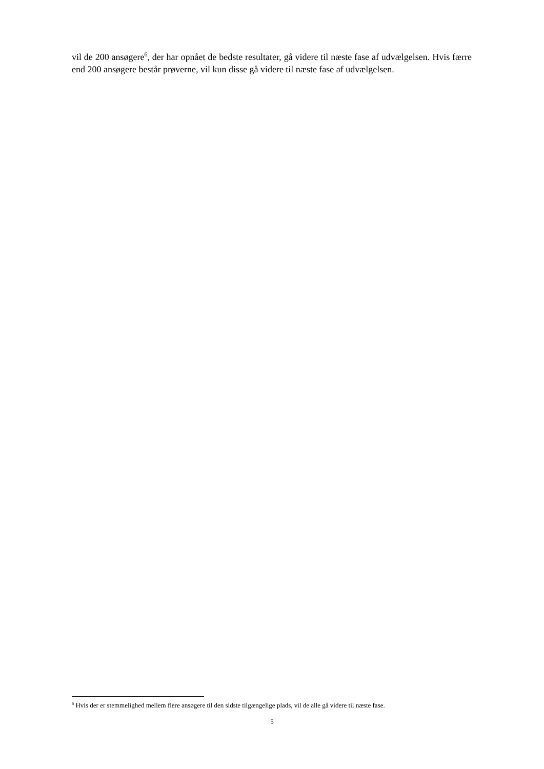vil de 200 ansøgere<sup>6</sup>, der har opnået de bedste resultater, gå videre til næste fase af udvælgelsen. Hvis færre end 200 ansøgere består prøverne, vil kun disse gå videre til næste fase af udvælgelsen.
<sup>6</sup> Hvis der er stemmelighed mellem flere ansøgere til den sidste tilgængelige plads, vil de alle gå videre til næste fase.
5